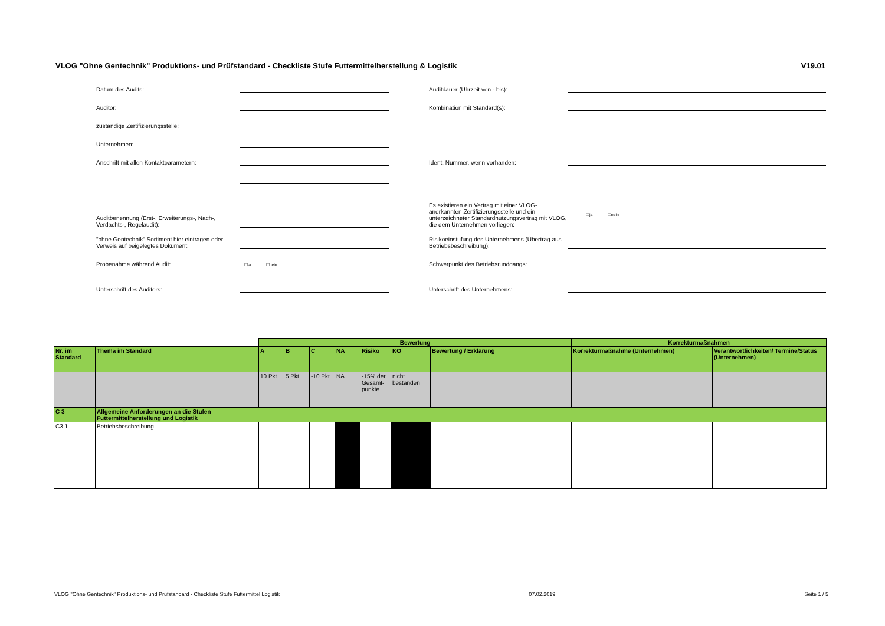VLOG "Ohne Gentechnik" Produktions- und Prüfstandard - Checkliste Stufe Futtermittelherstellung & Logistik V19.01
Datum des Audits:
Auditdauer (Uhrzeit von - bis):
Auditor:
Kombination mit Standard(s):
zuständige Zertifizierungsstelle:
Unternehmen:
Anschrift mit allen Kontaktparametern:
Ident. Nummer, wenn vorhanden:
Auditbenennung (Erst-, Erweiterungs-, Nach-, Verdachts-, Regelaudit):
Es existieren ein Vertrag mit einer VLOG-anerkannten Zertifizierungsstelle und ein unterzeichneter Standardnutzungsvertrag mit VLOG, die dem Unternehmen vorliegen:
☐ja ☐nein
"ohne Gentechnik" Sortiment hier eintragen oder Verweis auf beigelegtes Dokument:
Risikoeinstufung des Unternehmens (Übertrag aus Betriebsbeschreibung):
Probenahme während Audit:
☐ja ☐nein
Schwerpunkt des Betriebsrundgangs:
Unterschrift des Auditors:
Unterschrift des Unternehmens:
| | | | Bewertung | | | | | | | Korrekturmaßnahmen | |
| Nr. im Standard | Thema im Standard | | A | B | C | NA | Risiko | KO | Bewertung / Erklärung | Korrekturmaßnahme (Unternehmen) | Verantwortlichkeiten/ Termine/Status (Unternehmen) |
| | | | 10 Pkt | 5 Pkt | -10 Pkt | NA | -15% der Gesamt-punkte | nicht bestanden | | | |
| C 3 | Allgemeine Anforderungen an die Stufen Futtermittelherstellung und Logistik | | | | | | | | | | |
| C3.1 | Betriebsbeschreibung | | | | | | | | | | |
VLOG "Ohne Gentechnik" Produktions- und Prüfstandard - Checkliste Stufe Futtermittel Logistik 07.02.2019 Seite 1 / 5